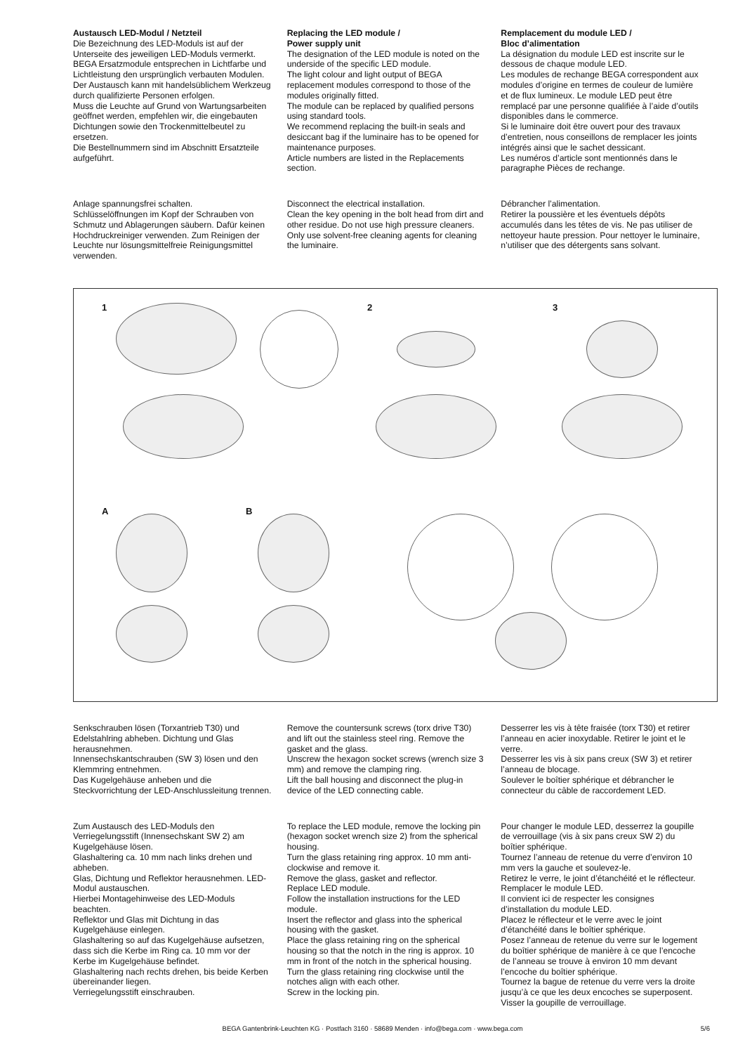Austausch LED-Modul / Netzteil
Die Bezeichnung des LED-Moduls ist auf der Unterseite des jeweiligen LED-Moduls vermerkt.
BEGA Ersatzmodule entsprechen in Lichtfarbe und Lichtleistung den ursprünglich verbauten Modulen.
Der Austausch kann mit handelsüblichem Werkzeug durch qualifizierte Personen erfolgen.
Muss die Leuchte auf Grund von Wartungsarbeiten geöffnet werden, empfehlen wir, die eingebauten Dichtungen sowie den Trockenmittelbeutel zu ersetzen.
Die Bestellnummern sind im Abschnitt Ersatzteile aufgeführt.
Replacing the LED module /
Power supply unit
The designation of the LED module is noted on the underside of the specific LED module.
The light colour and light output of BEGA replacement modules correspond to those of the modules originally fitted.
The module can be replaced by qualified persons using standard tools.
We recommend replacing the built-in seals and desiccant bag if the luminaire has to be opened for maintenance purposes.
Article numbers are listed in the Replacements section.
Remplacement du module LED /
Bloc d’alimentation
La désignation du module LED est inscrite sur le dessous de chaque module LED.
Les modules de rechange BEGA correspondent aux modules d’origine en termes de couleur de lumière et de flux lumineux. Le module LED peut être remplacé par une personne qualifiée à l’aide d’outils disponibles dans le commerce.
Si le luminaire doit être ouvert pour des travaux d’entretien, nous conseillons de remplacer les joints intégrés ainsi que le sachet dessicant.
Les numéros d’article sont mentionnés dans le paragraphe Pièces de rechange.
Anlage spannungsfrei schalten.
Schlüsselöffnungen im Kopf der Schrauben von Schmutz und Ablagerungen säubern. Dafür keinen Hochdruckreiniger verwenden. Zum Reinigen der Leuchte nur lösungsmittelfreie Reinigungsmittel verwenden.
Disconnect the electrical installation.
Clean the key opening in the bolt head from dirt and other residue. Do not use high pressure cleaners. Only use solvent-free cleaning agents for cleaning the luminaire.
Débrancher l’alimentation.
Retirer la poussière et les éventuels dépôts accumulés dans les têtes de vis. Ne pas utiliser de nettoyeur haute pression. Pour nettoyer le luminaire, n’utiliser que des détergents sans solvant.
1 2 3
A B
Senkschrauben lösen (Torxantrieb T30) und Edelstahlring abheben. Dichtung und Glas herausnehmen.
Innensechskantschrauben (SW 3) lösen und den Klemmring entnehmen.
Das Kugelgehäuse anheben und die Steckvorrichtung der LED-Anschlussleitung trennen.
Remove the countersunk screws (torx drive T30) and lift out the stainless steel ring. Remove the gasket and the glass.
Unscrew the hexagon socket screws (wrench size 3 mm) and remove the clamping ring.
Lift the ball housing and disconnect the plug-in device of the LED connecting cable.
Desserrer les vis à tête fraisée (torx T30) et retirer l’anneau en acier inoxydable. Retirer le joint et le verre.
Desserrer les vis à six pans creux (SW 3) et retirer l’anneau de blocage.
Soulever le boîtier sphérique et débrancher le connecteur du câble de raccordement LED.
Zum Austausch des LED-Moduls den Verriegelungsstift (Innensechskant SW 2) am Kugelgehäuse lösen.
Glashaltering ca. 10 mm nach links drehen und abheben.
Glas, Dichtung und Reflektor herausnehmen. LED-Modul austauschen.
Hierbei Montagehinweise des LED-Moduls beachten.
Reflektor und Glas mit Dichtung in das Kugelgehäuse einlegen.
Glashaltering so auf das Kugelgehäuse aufsetzen, dass sich die Kerbe im Ring ca. 10 mm vor der Kerbe im Kugelgehäuse befindet.
Glashaltering nach rechts drehen, bis beide Kerben übereinander liegen.
Verriegelungsstift einschrauben.
To replace the LED module, remove the locking pin (hexagon socket wrench size 2) from the spherical housing.
Turn the glass retaining ring approx. 10 mm anti-clockwise and remove it.
Remove the glass, gasket and reflector.
Replace LED module.
Follow the installation instructions for the LED module.
Insert the reflector and glass into the spherical housing with the gasket.
Place the glass retaining ring on the spherical housing so that the notch in the ring is approx. 10 mm in front of the notch in the spherical housing.
Turn the glass retaining ring clockwise until the notches align with each other.
Screw in the locking pin.
Pour changer le module LED, desserrez la goupille de verrouillage (vis à six pans creux SW 2) du boîtier sphérique.
Tournez l’anneau de retenue du verre d’environ 10 mm vers la gauche et soulevez-le.
Retirez le verre, le joint d’étanchéité et le réflecteur. Remplacer le module LED.
Il convient ici de respecter les consignes d’installation du module LED.
Placez le réflecteur et le verre avec le joint d’étanchéité dans le boîtier sphérique.
Posez l’anneau de retenue du verre sur le logement du boîtier sphérique de manière à ce que l’encoche de l’anneau se trouve à environ 10 mm devant l’encoche du boîtier sphérique.
Tournez la bague de retenue du verre vers la droite jusqu’à ce que les deux encoches se superposent. Visser la goupille de verrouillage.
BEGA Gantenbrink-Leuchten KG · Postfach 3160 · 58689 Menden · info@bega.com · www.bega.com 5/6